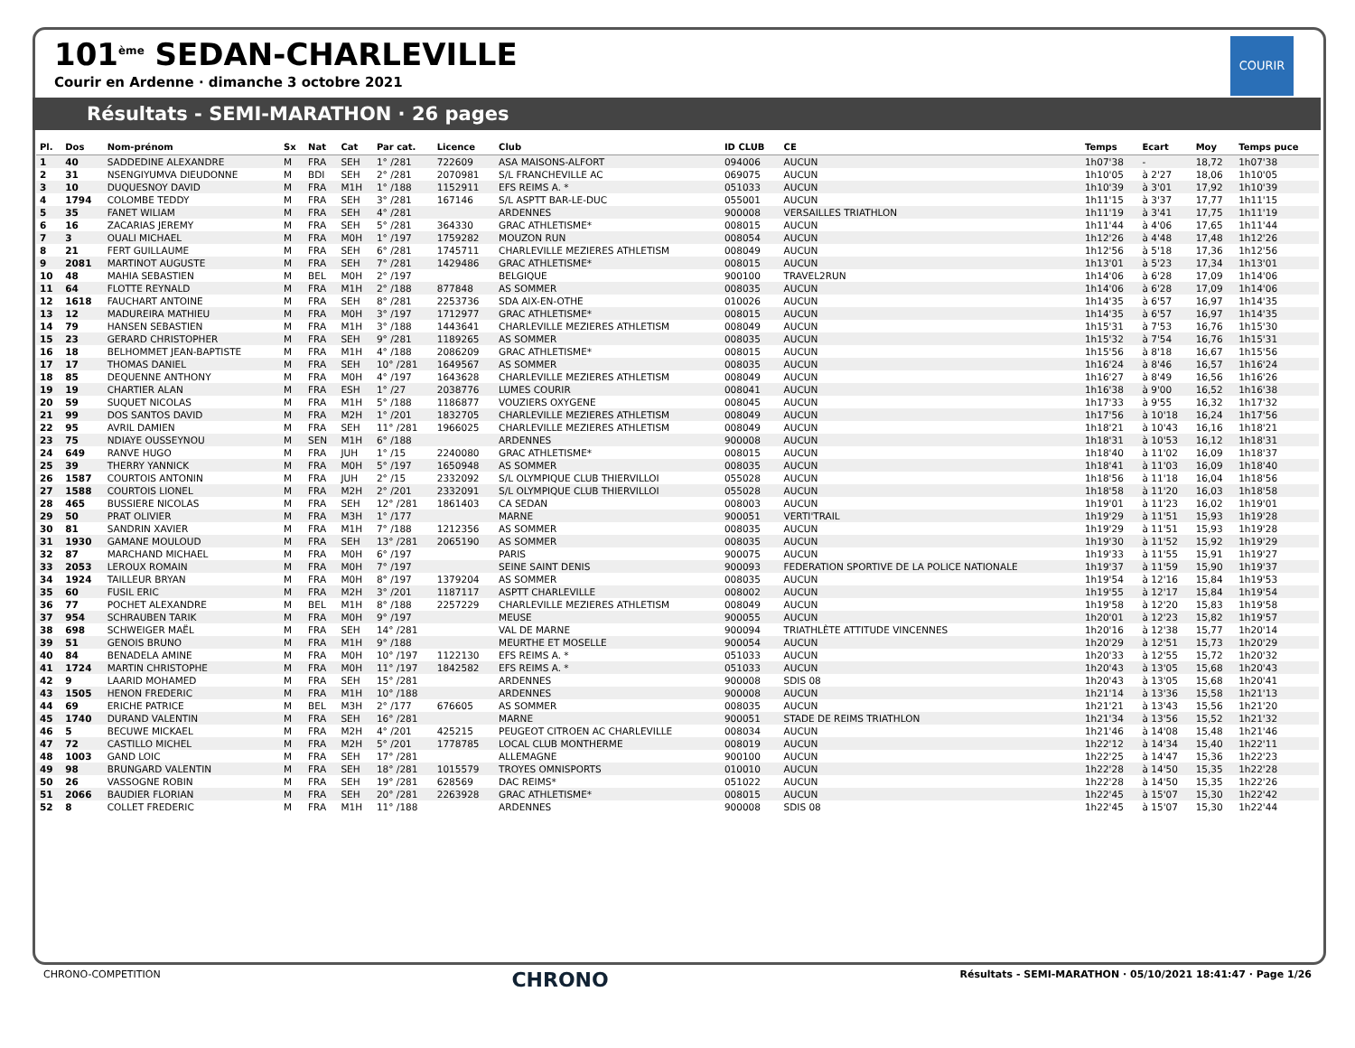101<sup>ème</sup> SEDAN-CHARLEVILLE
Courir en Ardenne · dimanche 3 octobre 2021
Résultats - SEMI-MARATHON · 26 pages
COURIR
| Pl. | Dos | Nom-prénom | Sx | Nat | Cat | Par cat. | Licence | Club | ID CLUB | CE | Temps | Ecart | Moy | Temps puce |
| --- | --- | --- | --- | --- | --- | --- | --- | --- | --- | --- | --- | --- | --- | --- |
| 1 | 40 | SADDEDINE ALEXANDRE | M | FRA | SEH | 1° /281 | 722609 | ASA MAISONS-ALFORT | 094006 | AUCUN | 1h07'38 | - | 18,72 | 1h07'38 |
| 2 | 31 | NSENGIYUMVA DIEUDONNE | M | BDI | SEH | 2° /281 | 2070981 | S/L FRANCHEVILLE AC | 069075 | AUCUN | 1h10'05 | à 2'27 | 18,06 | 1h10'05 |
| 3 | 10 | DUQUESNOY DAVID | M | FRA | M1H | 1° /188 | 1152911 | EFS REIMS A. * | 051033 | AUCUN | 1h10'39 | à 3'01 | 17,92 | 1h10'39 |
| 4 | 1794 | COLOMBE TEDDY | M | FRA | SEH | 3° /281 | 167146 | S/L ASPTT BAR-LE-DUC | 055001 | AUCUN | 1h11'15 | à 3'37 | 17,77 | 1h11'15 |
| 5 | 35 | FANET WILIAM | M | FRA | SEH | 4° /281 | | ARDENNES | 900008 | VERSAILLES TRIATHLON | 1h11'19 | à 3'41 | 17,75 | 1h11'19 |
| 6 | 16 | ZACARIAS JEREMY | M | FRA | SEH | 5° /281 | 364330 | GRAC ATHLETISME* | 008015 | AUCUN | 1h11'44 | à 4'06 | 17,65 | 1h11'44 |
| 7 | 3 | OUALI MICHAEL | M | FRA | M0H | 1° /197 | 1759282 | MOUZON RUN | 008054 | AUCUN | 1h12'26 | à 4'48 | 17,48 | 1h12'26 |
| 8 | 21 | FERT GUILLAUME | M | FRA | SEH | 6° /281 | 1745711 | CHARLEVILLE MEZIERES ATHLETISM | 008049 | AUCUN | 1h12'56 | à 5'18 | 17,36 | 1h12'56 |
| 9 | 2081 | MARTINOT AUGUSTE | M | FRA | SEH | 7° /281 | 1429486 | GRAC ATHLETISME* | 008015 | AUCUN | 1h13'01 | à 5'23 | 17,34 | 1h13'01 |
| 10 | 48 | MAHIA SEBASTIEN | M | BEL | M0H | 2° /197 | | BELGIQUE | 900100 | TRAVEL2RUN | 1h14'06 | à 6'28 | 17,09 | 1h14'06 |
| 11 | 64 | FLOTTE REYNALD | M | FRA | M1H | 2° /188 | 877848 | AS SOMMER | 008035 | AUCUN | 1h14'06 | à 6'28 | 17,09 | 1h14'06 |
| 12 | 1618 | FAUCHART ANTOINE | M | FRA | SEH | 8° /281 | 2253736 | SDA AIX-EN-OTHE | 010026 | AUCUN | 1h14'35 | à 6'57 | 16,97 | 1h14'35 |
| 13 | 12 | MADUREIRA MATHIEU | M | FRA | M0H | 3° /197 | 1712977 | GRAC ATHLETISME* | 008015 | AUCUN | 1h14'35 | à 6'57 | 16,97 | 1h14'35 |
| 14 | 79 | HANSEN SEBASTIEN | M | FRA | M1H | 3° /188 | 1443641 | CHARLEVILLE MEZIERES ATHLETISM | 008049 | AUCUN | 1h15'31 | à 7'53 | 16,76 | 1h15'30 |
| 15 | 23 | GERARD CHRISTOPHER | M | FRA | SEH | 9° /281 | 1189265 | AS SOMMER | 008035 | AUCUN | 1h15'32 | à 7'54 | 16,76 | 1h15'31 |
| 16 | 18 | BELHOMMET JEAN-BAPTISTE | M | FRA | M1H | 4° /188 | 2086209 | GRAC ATHLETISME* | 008015 | AUCUN | 1h15'56 | à 8'18 | 16,67 | 1h15'56 |
| 17 | 17 | THOMAS DANIEL | M | FRA | SEH | 10° /281 | 1649567 | AS SOMMER | 008035 | AUCUN | 1h16'24 | à 8'46 | 16,57 | 1h16'24 |
| 18 | 85 | DEQUENNE ANTHONY | M | FRA | M0H | 4° /197 | 1643628 | CHARLEVILLE MEZIERES ATHLETISM | 008049 | AUCUN | 1h16'27 | à 8'49 | 16,56 | 1h16'26 |
| 19 | 19 | CHARTIER ALAN | M | FRA | ESH | 1° /27 | 2038776 | LUMES COURIR | 008041 | AUCUN | 1h16'38 | à 9'00 | 16,52 | 1h16'38 |
| 20 | 59 | SUQUET NICOLAS | M | FRA | M1H | 5° /188 | 1186877 | VOUZIERS OXYGENE | 008045 | AUCUN | 1h17'33 | à 9'55 | 16,32 | 1h17'32 |
| 21 | 99 | DOS SANTOS DAVID | M | FRA | M2H | 1° /201 | 1832705 | CHARLEVILLE MEZIERES ATHLETISM | 008049 | AUCUN | 1h17'56 | à 10'18 | 16,24 | 1h17'56 |
| 22 | 95 | AVRIL DAMIEN | M | FRA | SEH | 11° /281 | 1966025 | CHARLEVILLE MEZIERES ATHLETISM | 008049 | AUCUN | 1h18'21 | à 10'43 | 16,16 | 1h18'21 |
| 23 | 75 | NDIAYE OUSSEYNOU | M | SEN | M1H | 6° /188 | | ARDENNES | 900008 | AUCUN | 1h18'31 | à 10'53 | 16,12 | 1h18'31 |
| 24 | 649 | RANVE HUGO | M | FRA | JUH | 1° /15 | 2240080 | GRAC ATHLETISME* | 008015 | AUCUN | 1h18'40 | à 11'02 | 16,09 | 1h18'37 |
| 25 | 39 | THERRY YANNICK | M | FRA | M0H | 5° /197 | 1650948 | AS SOMMER | 008035 | AUCUN | 1h18'41 | à 11'03 | 16,09 | 1h18'40 |
| 26 | 1587 | COURTOIS ANTONIN | M | FRA | JUH | 2° /15 | 2332092 | S/L OLYMPIQUE CLUB THIERVILLOI | 055028 | AUCUN | 1h18'56 | à 11'18 | 16,04 | 1h18'56 |
| 27 | 1588 | COURTOIS LIONEL | M | FRA | M2H | 2° /201 | 2332091 | S/L OLYMPIQUE CLUB THIERVILLOI | 055028 | AUCUN | 1h18'58 | à 11'20 | 16,03 | 1h18'58 |
| 28 | 465 | BUSSIERE NICOLAS | M | FRA | SEH | 12° /281 | 1861403 | CA SEDAN | 008003 | AUCUN | 1h19'01 | à 11'23 | 16,02 | 1h19'01 |
| 29 | 50 | PRAT OLIVIER | M | FRA | M3H | 1° /177 | | MARNE | 900051 | VERTI'TRAIL | 1h19'29 | à 11'51 | 15,93 | 1h19'28 |
| 30 | 81 | SANDRIN XAVIER | M | FRA | M1H | 7° /188 | 1212356 | AS SOMMER | 008035 | AUCUN | 1h19'29 | à 11'51 | 15,93 | 1h19'28 |
| 31 | 1930 | GAMANE MOULOUD | M | FRA | SEH | 13° /281 | 2065190 | AS SOMMER | 008035 | AUCUN | 1h19'30 | à 11'52 | 15,92 | 1h19'29 |
| 32 | 87 | MARCHAND MICHAEL | M | FRA | M0H | 6° /197 | | PARIS | 900075 | AUCUN | 1h19'33 | à 11'55 | 15,91 | 1h19'27 |
| 33 | 2053 | LEROUX ROMAIN | M | FRA | M0H | 7° /197 | | SEINE SAINT DENIS | 900093 | FEDERATION SPORTIVE DE LA POLICE NATIONALE | 1h19'37 | à 11'59 | 15,90 | 1h19'37 |
| 34 | 1924 | TAILLEUR BRYAN | M | FRA | M0H | 8° /197 | 1379204 | AS SOMMER | 008035 | AUCUN | 1h19'54 | à 12'16 | 15,84 | 1h19'53 |
| 35 | 60 | FUSIL ERIC | M | FRA | M2H | 3° /201 | 1187117 | ASPTT CHARLEVILLE | 008002 | AUCUN | 1h19'55 | à 12'17 | 15,84 | 1h19'54 |
| 36 | 77 | POCHET ALEXANDRE | M | BEL | M1H | 8° /188 | 2257229 | CHARLEVILLE MEZIERES ATHLETISM | 008049 | AUCUN | 1h19'58 | à 12'20 | 15,83 | 1h19'58 |
| 37 | 954 | SCHRAUBEN TARIK | M | FRA | M0H | 9° /197 | | MEUSE | 900055 | AUCUN | 1h20'01 | à 12'23 | 15,82 | 1h19'57 |
| 38 | 698 | SCHWEIGER MAËL | M | FRA | SEH | 14° /281 | | VAL DE MARNE | 900094 | TRIATHLÈTE ATTITUDE VINCENNES | 1h20'16 | à 12'38 | 15,77 | 1h20'14 |
| 39 | 51 | GENOIS BRUNO | M | FRA | M1H | 9° /188 | | MEURTHE ET MOSELLE | 900054 | AUCUN | 1h20'29 | à 12'51 | 15,73 | 1h20'29 |
| 40 | 84 | BENADELA AMINE | M | FRA | M0H | 10° /197 | 1122130 | EFS REIMS A. * | 051033 | AUCUN | 1h20'33 | à 12'55 | 15,72 | 1h20'32 |
| 41 | 1724 | MARTIN CHRISTOPHE | M | FRA | M0H | 11° /197 | 1842582 | EFS REIMS A. * | 051033 | AUCUN | 1h20'43 | à 13'05 | 15,68 | 1h20'43 |
| 42 | 9 | LAARID MOHAMED | M | FRA | SEH | 15° /281 | | ARDENNES | 900008 | SDIS 08 | 1h20'43 | à 13'05 | 15,68 | 1h20'41 |
| 43 | 1505 | HENON FREDERIC | M | FRA | M1H | 10° /188 | | ARDENNES | 900008 | AUCUN | 1h21'14 | à 13'36 | 15,58 | 1h21'13 |
| 44 | 69 | ERICHE PATRICE | M | BEL | M3H | 2° /177 | 676605 | AS SOMMER | 008035 | AUCUN | 1h21'21 | à 13'43 | 15,56 | 1h21'20 |
| 45 | 1740 | DURAND VALENTIN | M | FRA | SEH | 16° /281 | | MARNE | 900051 | STADE DE REIMS TRIATHLON | 1h21'34 | à 13'56 | 15,52 | 1h21'32 |
| 46 | 5 | BECUWE MICKAEL | M | FRA | M2H | 4° /201 | 425215 | PEUGEOT CITROEN AC CHARLEVILLE | 008034 | AUCUN | 1h21'46 | à 14'08 | 15,48 | 1h21'46 |
| 47 | 72 | CASTILLO MICHEL | M | FRA | M2H | 5° /201 | 1778785 | LOCAL CLUB MONTHERME | 008019 | AUCUN | 1h22'12 | à 14'34 | 15,40 | 1h22'11 |
| 48 | 1003 | GAND LOIC | M | FRA | SEH | 17° /281 | | ALLEMAGNE | 900100 | AUCUN | 1h22'25 | à 14'47 | 15,36 | 1h22'23 |
| 49 | 98 | BRUNGARD VALENTIN | M | FRA | SEH | 18° /281 | 1015579 | TROYES OMNISPORTS | 010010 | AUCUN | 1h22'28 | à 14'50 | 15,35 | 1h22'28 |
| 50 | 26 | VASSOGNE ROBIN | M | FRA | SEH | 19° /281 | 628569 | DAC REIMS* | 051022 | AUCUN | 1h22'28 | à 14'50 | 15,35 | 1h22'26 |
| 51 | 2066 | BAUDIER FLORIAN | M | FRA | SEH | 20° /281 | 2263928 | GRAC ATHLETISME* | 008015 | AUCUN | 1h22'45 | à 15'07 | 15,30 | 1h22'42 |
| 52 | 8 | COLLET FREDERIC | M | FRA | M1H | 11° /188 | | ARDENNES | 900008 | SDIS 08 | 1h22'45 | à 15'07 | 15,30 | 1h22'44 |
CHRONO-COMPETITION CHRONO Résultats - SEMI-MARATHON · 05/10/2021 18:41:47 · Page 1/26